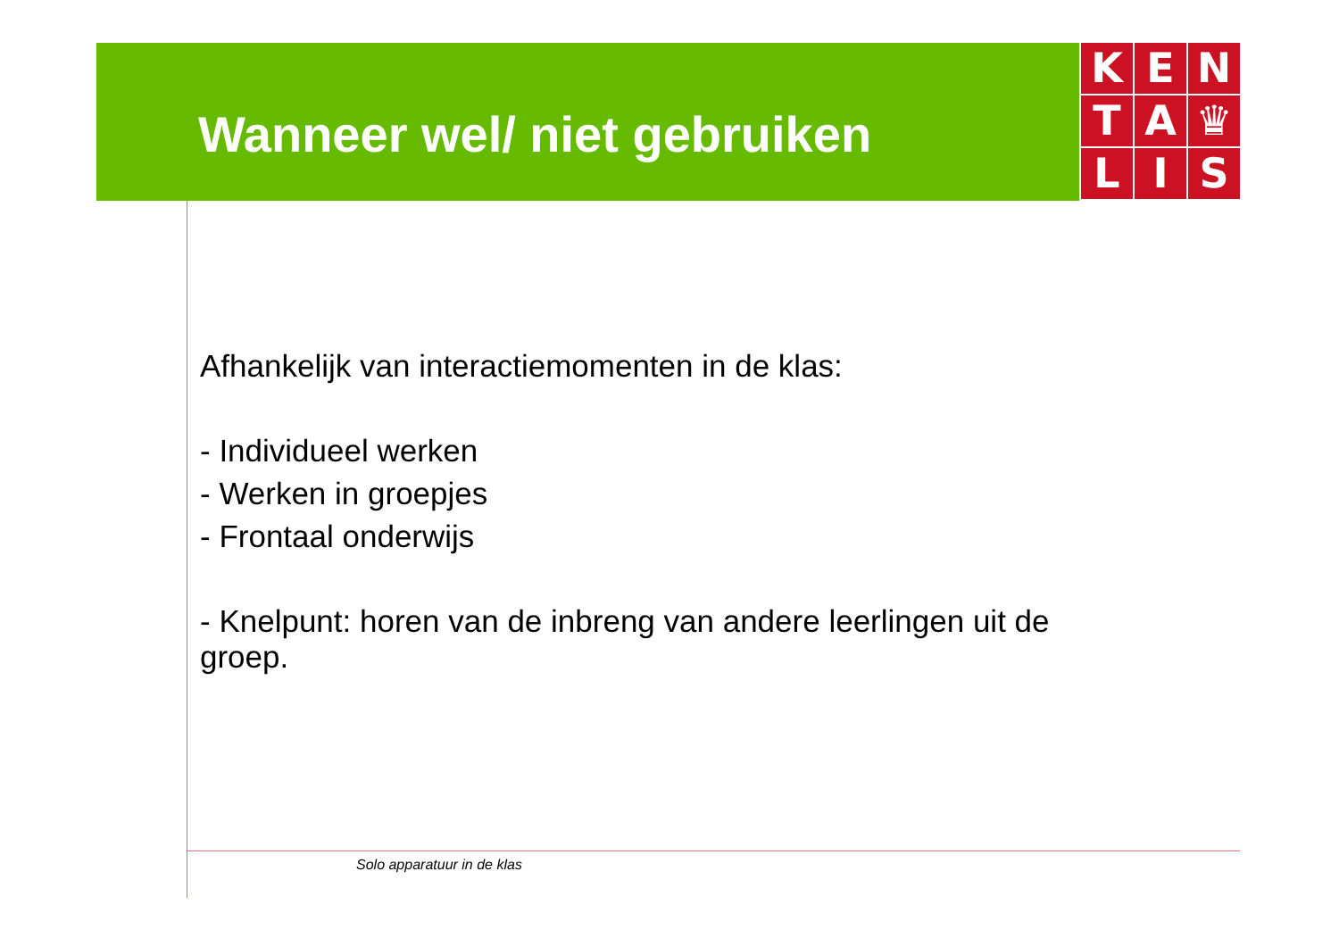Wanneer wel/ niet gebruiken
K
E
N
T
A
♛
L
I
S
Afhankelijk van interactiemomenten in de klas:
- Individueel werken
- Werken in groepjes
- Frontaal onderwijs
- Knelpunt: horen van de inbreng van andere leerlingen uit de groep.
Solo apparatuur in de klas